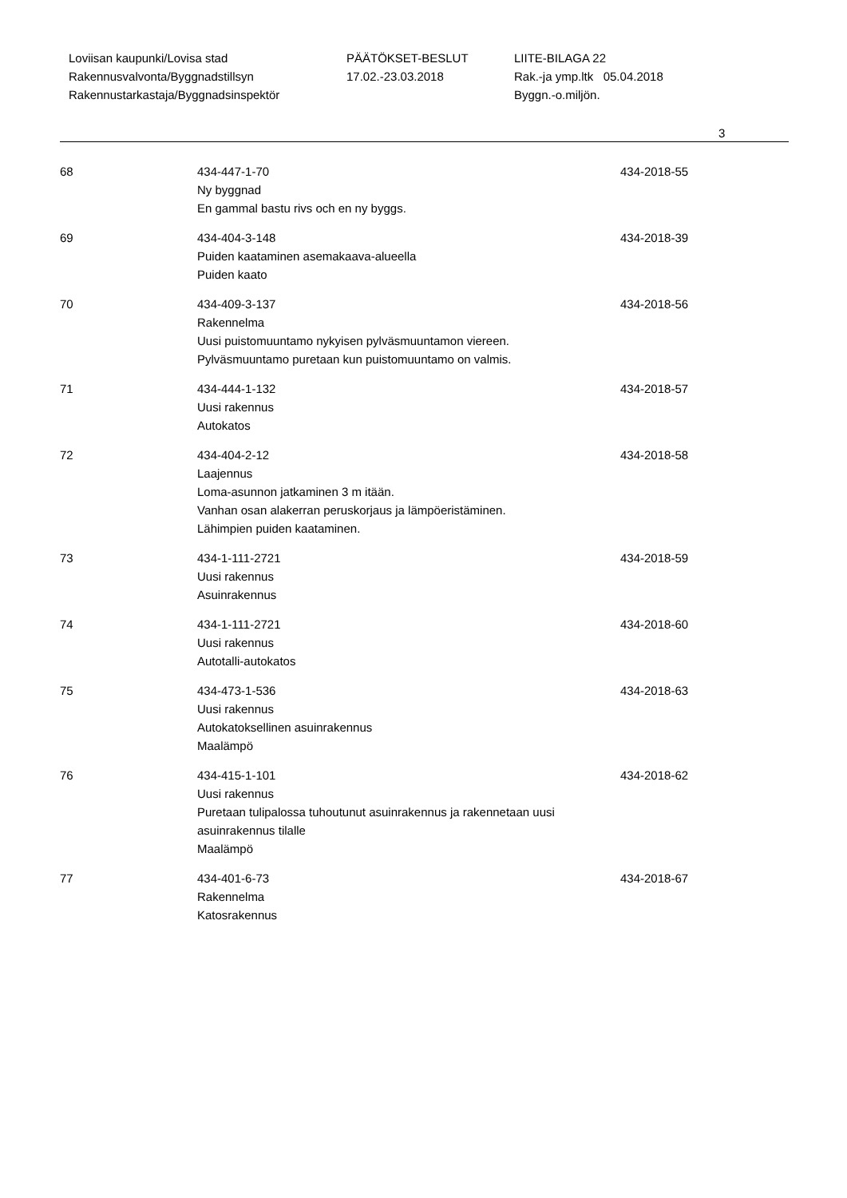Loviisan kaupunki/Lovisa stad PÄÄTÖKSET-BESLUT LIITE-BILAGA 22
Rakennusvalvonta/Byggnadstillsyn 17.02.-23.03.2018 Rak.-ja ymp.ltk 05.04.2018
Rakennustarkastaja/Byggnadsinspektör Byggn.-o.miljön.
3
| 68 | 434-447-1-70 Ny byggnad En gammal bastu rivs och en ny byggs. | 434-2018-55 |
| 69 | 434-404-3-148 Puiden kaataminen asemakaava-alueella Puiden kaato | 434-2018-39 |
| 70 | 434-409-3-137 Rakennelma Uusi puistomuuntamo nykyisen pylväsmuuntamon viereen. Pylväsmuuntamo puretaan kun puistomuuntamo on valmis. | 434-2018-56 |
| 71 | 434-444-1-132 Uusi rakennus Autokatos | 434-2018-57 |
| 72 | 434-404-2-12 Laajennus Loma-asunnon jatkaminen 3 m itään. Vanhan osan alakerran peruskorjaus ja lämpöeristäminen. Lähimpien puiden kaataminen. | 434-2018-58 |
| 73 | 434-1-111-2721 Uusi rakennus Asuinrakennus | 434-2018-59 |
| 74 | 434-1-111-2721 Uusi rakennus Autotalli-autokatos | 434-2018-60 |
| 75 | 434-473-1-536 Uusi rakennus Autokatoksellinen asuinrakennus Maalämpö | 434-2018-63 |
| 76 | 434-415-1-101 Uusi rakennus Puretaan tulipalossa tuhoutunut asuinrakennus ja rakennetaan uusi asuinrakennus tilalle Maalämpö | 434-2018-62 |
| 77 | 434-401-6-73 Rakennelma Katosrakennus | 434-2018-67 |